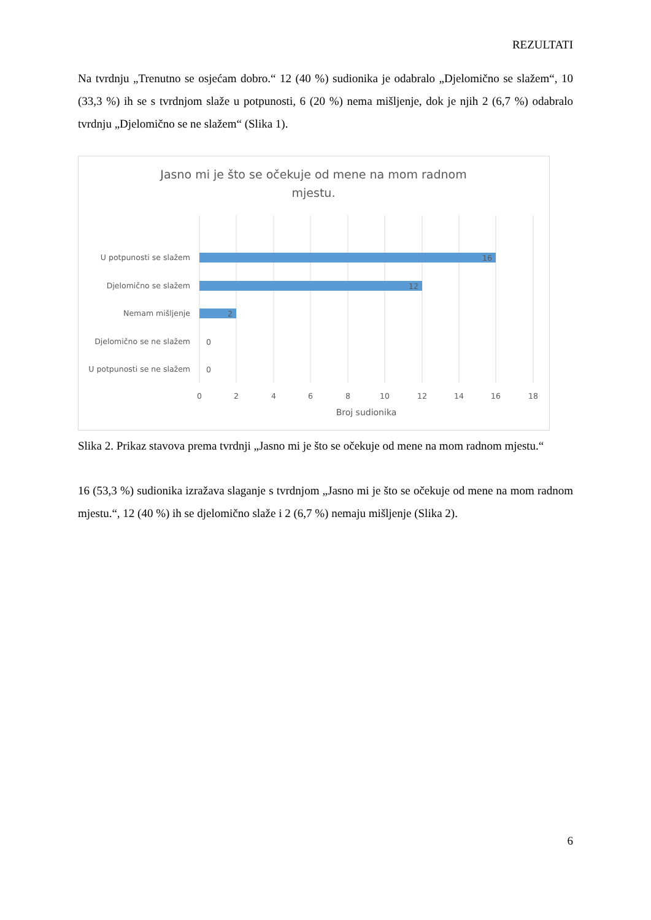REZULTATI
Na tvrdnju „Trenutno se osjećam dobro.“ 12 (40 %) sudionika je odabralo „Djelomično se slažem“, 10 (33,3 %) ih se s tvrdnjom slaže u potpunosti, 6 (20 %) nema mišljenje, dok je njih 2 (6,7 %) odabralo tvrdnju „Djelomično se ne slažem“ (Slika 1).
Jasno mi je što se očekuje od mene na mom radnom
mjestu.
U potpunosti se slažem
Djelomično se slažem
Nemam mišljenje
Djelomično se ne slažem
U potpunosti se ne slažem
16
12
2
0
0
0
2
4
6
8
10
12
14
16
18
Broj sudionika
Slika 2. Prikaz stavova prema tvrdnji „Jasno mi je što se očekuje od mene na mom radnom mjestu.“
16 (53,3 %) sudionika izražava slaganje s tvrdnjom „Jasno mi je što se očekuje od mene na mom radnom mjestu.“, 12 (40 %) ih se djelomično slaže i 2 (6,7 %) nemaju mišljenje (Slika 2).
6